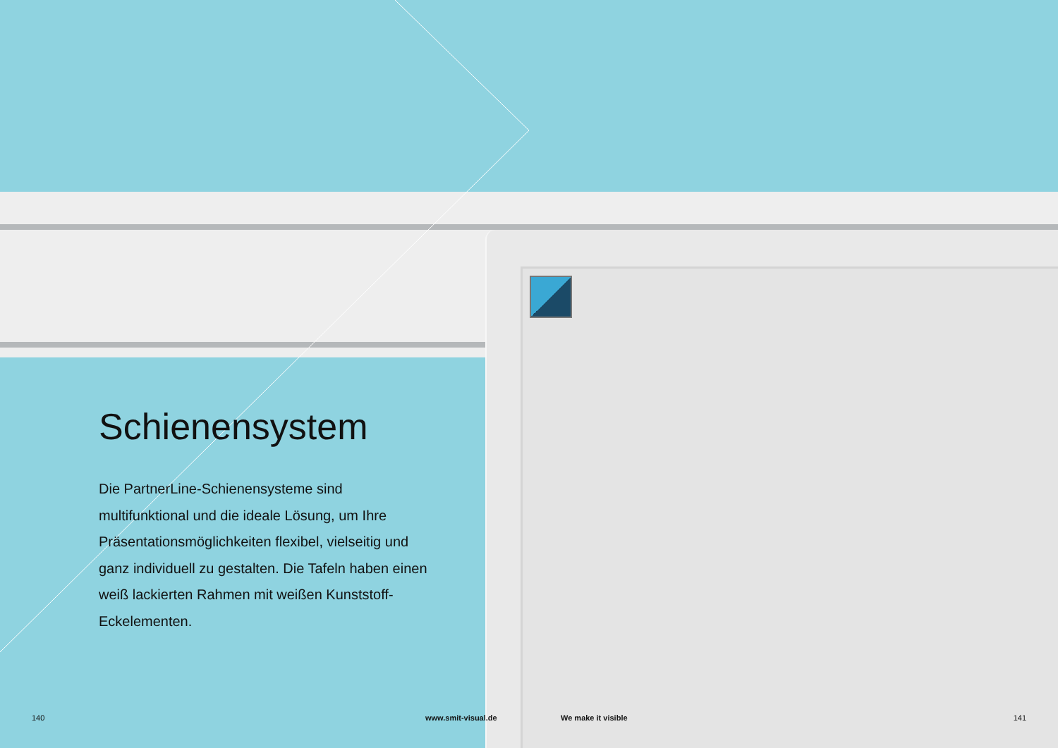Schienensystem
Die PartnerLine-Schienensysteme sind multifunktional und die ideale Lösung, um Ihre Präsentationsmöglichkeiten flexibel, vielseitig und ganz individuell zu gestalten. Die Tafeln haben einen weiß lackierten Rahmen mit weißen Kunststoff-Eckelementen.
140 www.smit-visual.de We make it visible 141